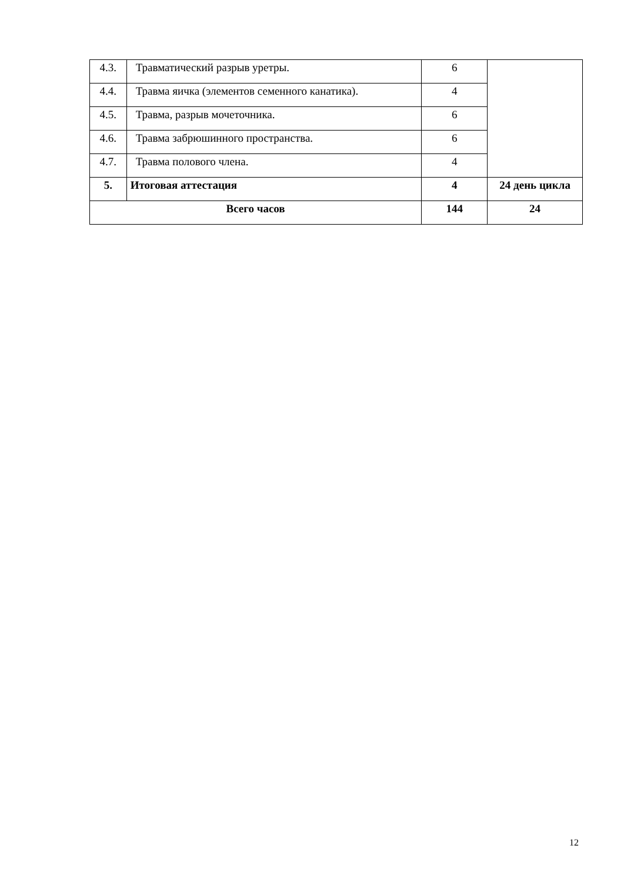| 4.3. | Травматический разрыв уретры. | 6 | |
| 4.4. | Травма яичка (элементов семенного канатика). | 4 | |
| 4.5. | Травма, разрыв мочеточника. | 6 | |
| 4.6. | Травма забрюшинного пространства. | 6 | |
| 4.7. | Травма полового члена. | 4 | |
| 5. | Итоговая аттестация | 4 | 24 день цикла |
| Всего часов | | 144 | 24 |
12